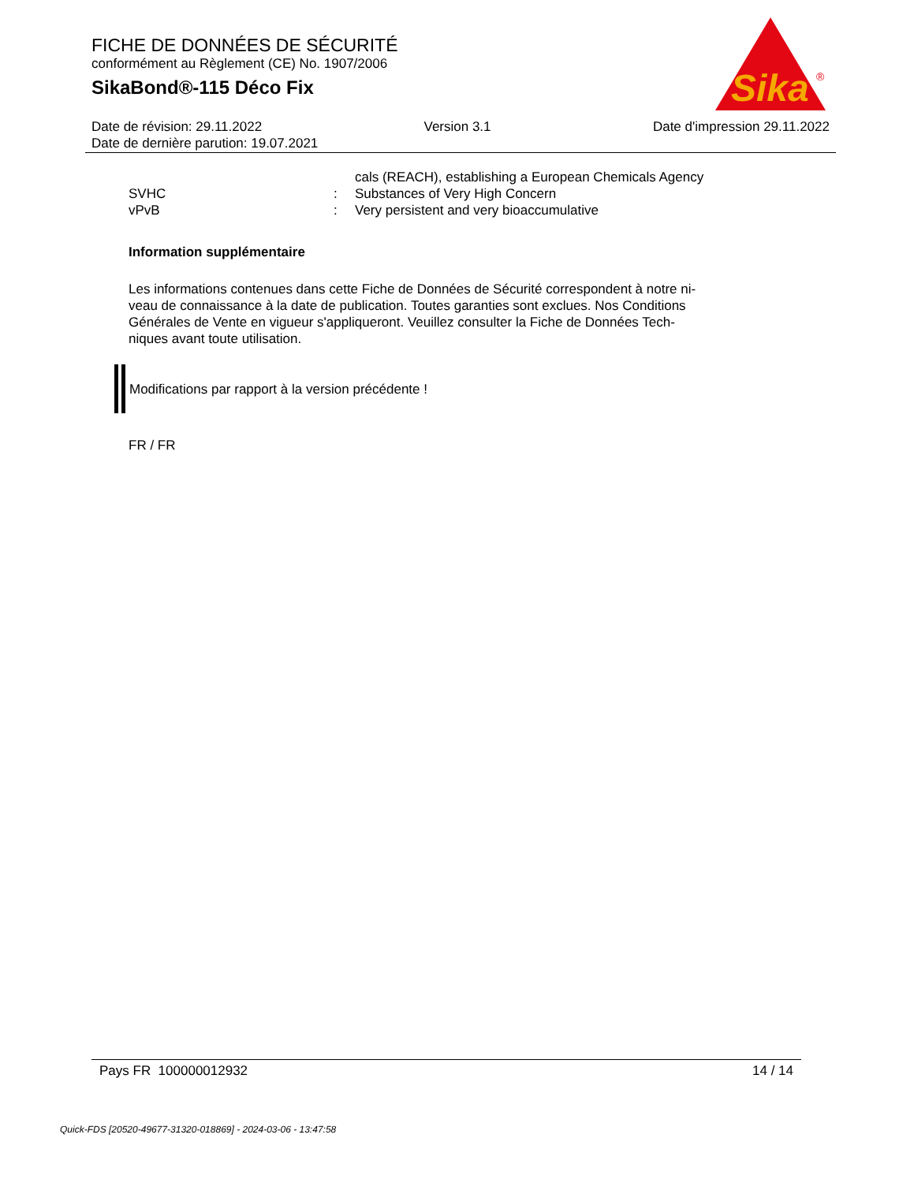FICHE DE DONNÉES DE SÉCURITÉ
conformément au Règlement (CE) No. 1907/2006
SikaBond®-115 Déco Fix
Sika
®
Date de révision: 29.11.2022 Version 3.1 Date d'impression 29.11.2022
Date de dernière parution: 19.07.2021
cals (REACH), establishing a European Chemicals Agency
SVHC: Substances of Very High Concern
vPvB: Very persistent and very bioaccumulative
Information supplémentaire
Les informations contenues dans cette Fiche de Données de Sécurité correspondent à notre ni-
veau de connaissance à la date de publication. Toutes garanties sont exclues. Nos Conditions
Générales de Vente en vigueur s'appliqueront. Veuillez consulter la Fiche de Données Tech-
niques avant toute utilisation.
Modifications par rapport à la version précédente !
FR / FR
Pays FR 100000012932 14 / 14
Quick-FDS [20520-49677-31320-018869] - 2024-03-06 - 13:47:58